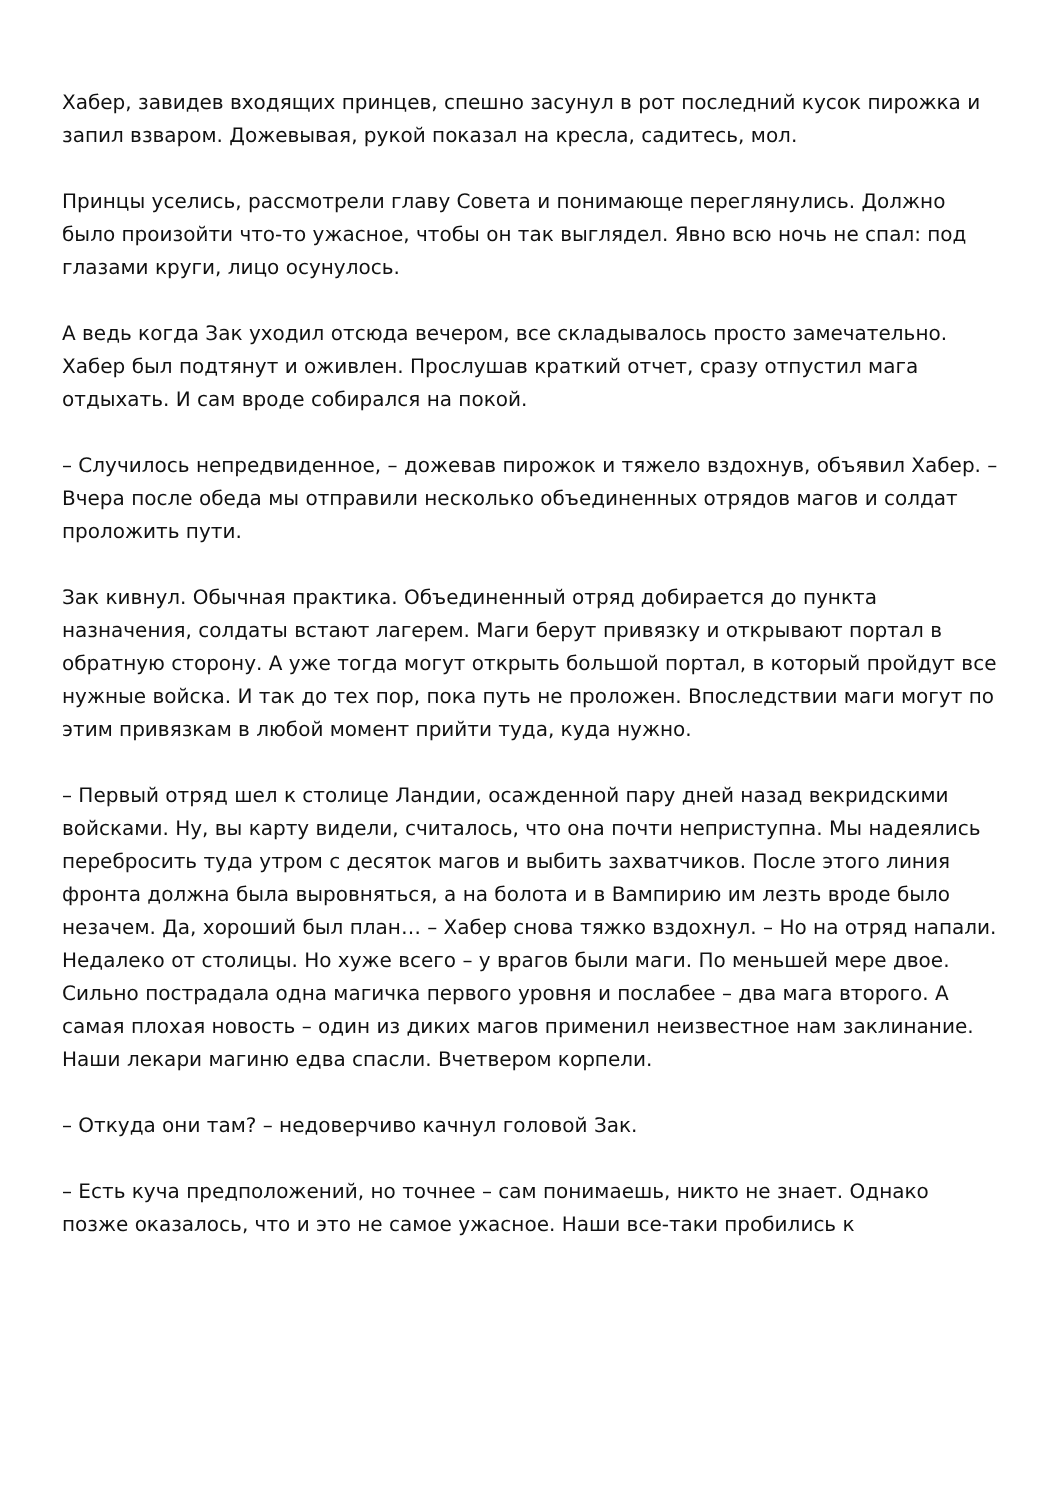Хабер, завидев входящих принцев, спешно засунул в рот последний кусок пирожка и запил взваром. Дожевывая, рукой показал на кресла, садитесь, мол.
Принцы уселись, рассмотрели главу Совета и понимающе переглянулись. Должно было произойти что-то ужасное, чтобы он так выглядел. Явно всю ночь не спал: под глазами круги, лицо осунулось.
А ведь когда Зак уходил отсюда вечером, все складывалось просто замечательно. Хабер был подтянут и оживлен. Прослушав краткий отчет, сразу отпустил мага отдыхать. И сам вроде собирался на покой.
– Случилось непредвиденное, – дожевав пирожок и тяжело вздохнув, объявил Хабер. – Вчера после обеда мы отправили несколько объединенных отрядов магов и солдат проложить пути.
Зак кивнул. Обычная практика. Объединенный отряд добирается до пункта назначения, солдаты встают лагерем. Маги берут привязку и открывают портал в обратную сторону. А уже тогда могут открыть большой портал, в который пройдут все нужные войска. И так до тех пор, пока путь не проложен. Впоследствии маги могут по этим привязкам в любой момент прийти туда, куда нужно.
– Первый отряд шел к столице Ландии, осажденной пару дней назад векридскими войсками. Ну, вы карту видели, считалось, что она почти неприступна. Мы надеялись перебросить туда утром с десяток магов и выбить захватчиков. После этого линия фронта должна была выровняться, а на болота и в Вампирию им лезть вроде было незачем. Да, хороший был план… – Хабер снова тяжко вздохнул. – Но на отряд напали. Недалеко от столицы. Но хуже всего – у врагов были маги. По меньшей мере двое. Сильно пострадала одна магичка первого уровня и послабее – два мага второго. А самая плохая новость – один из диких магов применил неизвестное нам заклинание. Наши лекари магиню едва спасли. Вчетвером корпели.
– Откуда они там? – недоверчиво качнул головой Зак.
– Есть куча предположений, но точнее – сам понимаешь, никто не знает. Однако позже оказалось, что и это не самое ужасное. Наши все-таки пробились к